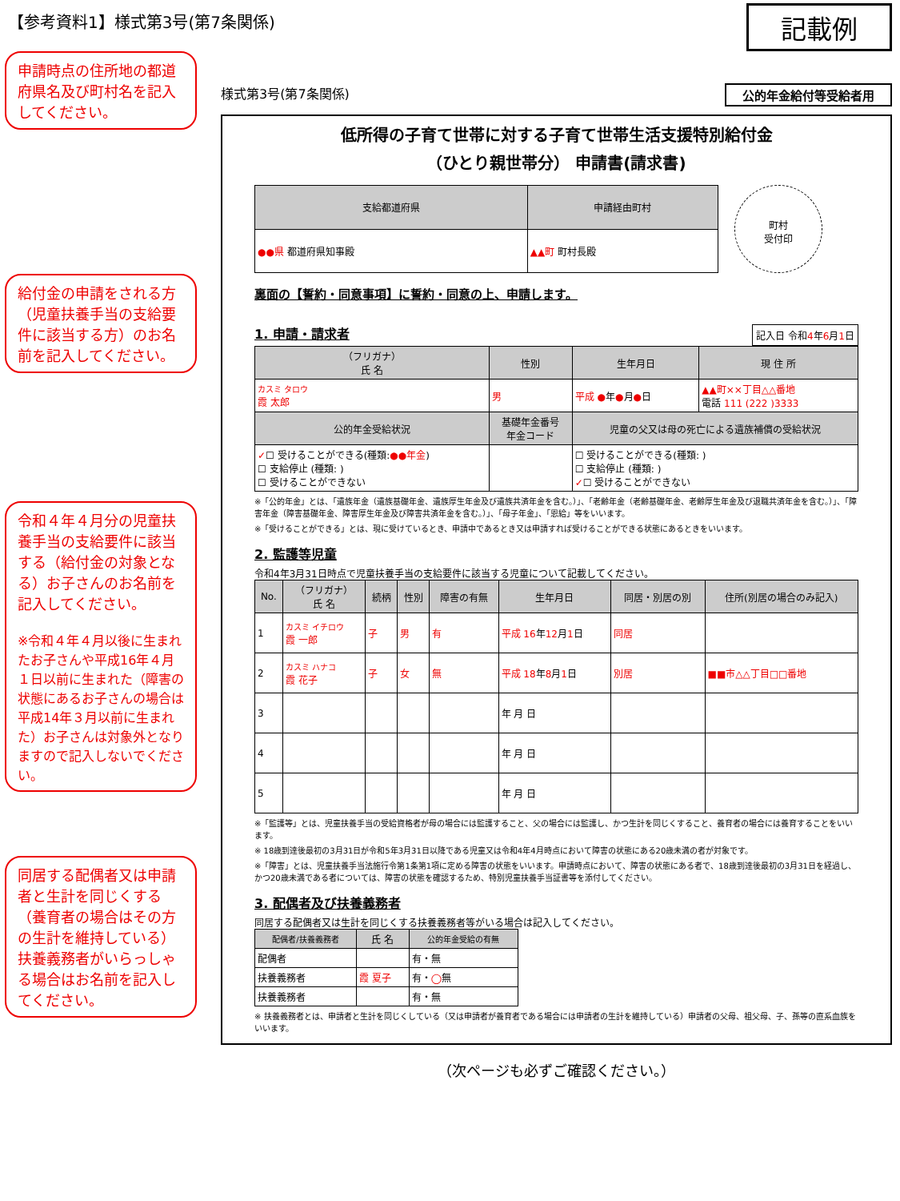【参考資料1】様式第3号(第7条関係)
記載例
申請時点の住所地の都道府県名及び町村名を記入してください。
給付金の申請をされる方（児童扶養手当の支給要件に該当する方）のお名前を記入してください。
令和４年４月分の児童扶養手当の支給要件に該当する（給付金の対象となる）お子さんのお名前を記入してください。
※令和４年４月以後に生まれたお子さんや平成16年４月１日以前に生まれた（障害の状態にあるお子さんの場合は平成14年３月以前に生まれた）お子さんは対象外となりますので記入しないでください。
同居する配偶者又は申請者と生計を同じくする（養育者の場合はその方の生計を維持している）扶養義務者がいらっしゃる場合はお名前を記入してください。
様式第3号(第7条関係) 公的年金給付等受給者用
低所得の子育て世帯に対する子育て世帯生活支援特別給付金
（ひとり親世帯分） 申請書(請求書)
| 支給都道府県 | 申請経由町村 |
| --- | --- |
| ●●県 都道府県知事殿 | ▲▲町 町村長殿 |
町村
受付印
裏面の【誓約・同意事項】に誓約・同意の上、申請します。
1. 申請・請求者
記入日 令和4年6月1日
| （フリガナ） 氏 名 | 性別 | 生年月日 | 現 住 所 |
| --- | --- | --- | --- |
| カスミ タロウ 霞 太郎 | 男 | 平成 ● 年 ● 月 ● 日 | ▲▲町××丁目△△番地 電話 111 (222 )3333 |
| 公的年金受給状況 | 基礎年金番号 年金コード | 児童の父又は母の死亡による遺族補償の受給状況 | |
| ✓ ☐ 受けることができる(種類: ●●年金 ) ☐ 支給停止 (種類: ) ☐ 受けることができない | | ☐ 受けることができる(種類: ) ☐ 支給停止 (種類: ) ✓ ☐ 受けることができない | |
※「公的年金」とは、「遺族年金（遺族基礎年金、遺族厚生年金及び遺族共済年金を含む。）」、「老齢年金（老齢基礎年金、老齢厚生年金及び退職共済年金を含む。）」、「障害年金（障害基礎年金、障害厚生年金及び障害共済年金を含む。）」、「母子年金」、「恩給」等をいいます。
※「受けることができる」とは、現に受けているとき、申請中であるとき又は申請すれば受けることができる状態にあるときをいいます。
2. 監護等児童
令和4年3月31日時点で児童扶養手当の支給要件に該当する児童について記載してください。
| No. | （フリガナ） 氏 名 | 続柄 | 性別 | 障害の有無 | 生年月日 | 同居・別居の別 | 住所(別居の場合のみ記入) |
| --- | --- | --- | --- | --- | --- | --- | --- |
| 1 | カスミ イチロウ 霞 一郎 | 子 | 男 | 有 | 平成 16 年 12 月 1 日 | 同居 | |
| 2 | カスミ ハナコ 霞 花子 | 子 | 女 | 無 | 平成 18 年 8 月 1 日 | 別居 | ■■市△△丁目□□番地 |
| 3 | | | | | 年 月 日 | | |
| 4 | | | | | 年 月 日 | | |
| 5 | | | | | 年 月 日 | | |
※「監護等」とは、児童扶養手当の受給資格者が母の場合には監護すること、父の場合には監護し、かつ生計を同じくすること、養育者の場合には養育することをいいます。
※ 18歳到達後最初の3月31日が令和5年3月31日以降である児童又は令和4年4月時点において障害の状態にある20歳未満の者が対象です。
※「障害」とは、児童扶養手当法施行令第1条第1項に定める障害の状態をいいます。申請時点において、障害の状態にある者で、18歳到達後最初の3月31日を経過し、かつ20歳未満である者については、障害の状態を確認するため、特別児童扶養手当証書等を添付してください。
3. 配偶者及び扶養義務者
同居する配偶者又は生計を同じくする扶養義務者等がいる場合は記入してください。
| 配偶者/扶養義務者 | 氏 名 | 公的年金受給の有無 |
| --- | --- | --- |
| 配偶者 | | 有・無 |
| 扶養義務者 | 霞 夏子 | 有・ ◯ 無 |
| 扶養義務者 | | 有・無 |
※ 扶養義務者とは、申請者と生計を同じくしている（又は申請者が養育者である場合には申請者の生計を維持している）申請者の父母、祖父母、子、孫等の直系血族をいいます。
（次ページも必ずご確認ください。）